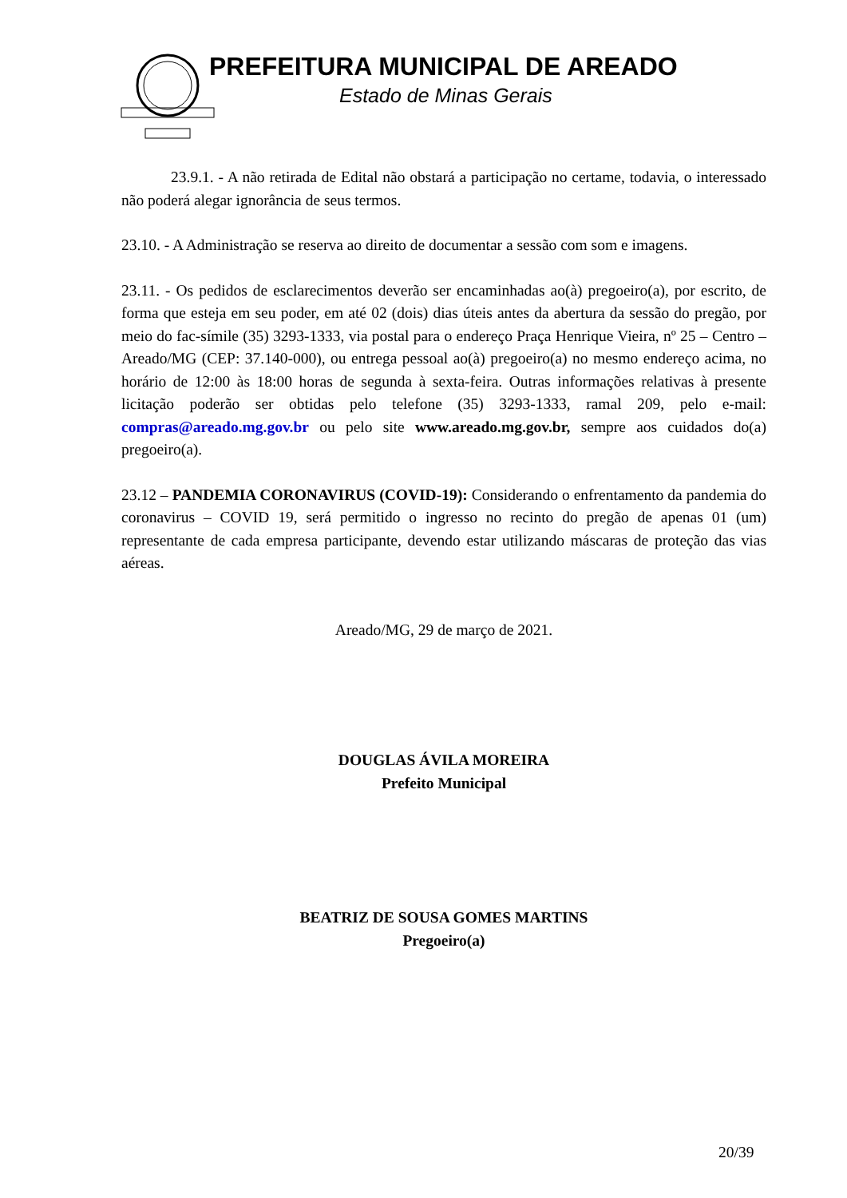PREFEITURA MUNICIPAL DE AREADO
Estado de Minas Gerais
23.9.1. - A não retirada de Edital não obstará a participação no certame, todavia, o interessado não poderá alegar ignorância de seus termos.
23.10. - A Administração se reserva ao direito de documentar a sessão com som e imagens.
23.11. - Os pedidos de esclarecimentos deverão ser encaminhadas ao(à) pregoeiro(a), por escrito, de forma que esteja em seu poder, em até 02 (dois) dias úteis antes da abertura da sessão do pregão, por meio do fac-símile (35) 3293-1333, via postal para o endereço Praça Henrique Vieira, nº 25 – Centro – Areado/MG (CEP: 37.140-000), ou entrega pessoal ao(à) pregoeiro(a) no mesmo endereço acima, no horário de 12:00 às 18:00 horas de segunda à sexta-feira. Outras informações relativas à presente licitação poderão ser obtidas pelo telefone (35) 3293-1333, ramal 209, pelo e-mail: compras@areado.mg.gov.br ou pelo site www.areado.mg.gov.br, sempre aos cuidados do(a) pregoeiro(a).
23.12 – PANDEMIA CORONAVIRUS (COVID-19): Considerando o enfrentamento da pandemia do coronavirus – COVID 19, será permitido o ingresso no recinto do pregão de apenas 01 (um) representante de cada empresa participante, devendo estar utilizando máscaras de proteção das vias aéreas.
Areado/MG, 29 de março de 2021.
DOUGLAS ÁVILA MOREIRA
Prefeito Municipal
BEATRIZ DE SOUSA GOMES MARTINS
Pregoeiro(a)
20/39